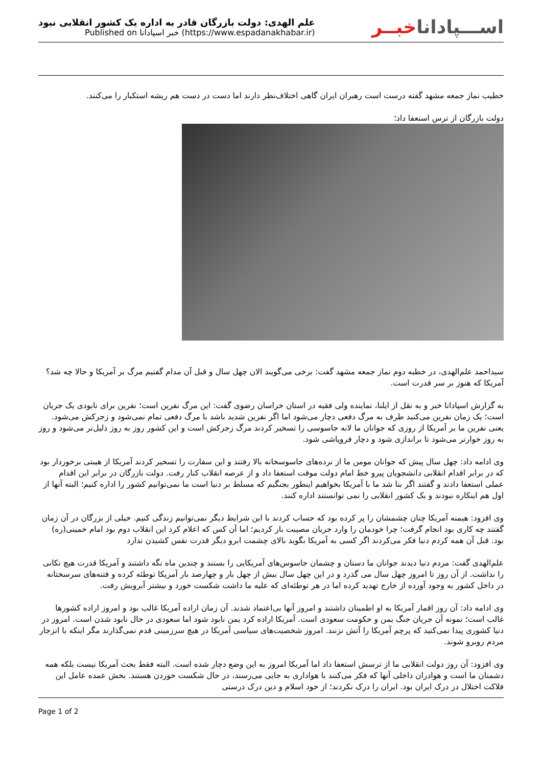علم الهدی: دولت بازرگان قادر به اداره یک کشور انقلابی نبود
Published on خبر اسپادانا (https://www.espadanakhabar.ir)
اســـپاداناخبــر
خطیب نماز جمعه مشهد گفته درست است رهبران ایران گاهی اختلاف‌نظر دارند اما دست در دست هم ریشه استکبار را می‌کنند.
دولت بازرگان از ترس استعفا داد؛
سیداحمد علم‌الهدی، در خطبه دوم نماز جمعه مشهد گفت: برخی می‌گویند الان چهل سال و قبل آن مدام گفتیم مرگ بر آمریکا و حالا چه شد؟ آمریکا که هنوز بر سر قدرت است.
به گزارش اسپادانا خبر و به نقل از ایلنا، نماینده ولی فقیه در استان خراسان رضوی گفت: این مرگ نفرین است؛ نفرین برای نابودی یک جریان است؛ یک زمان نفرین می‌کنید طرف به مرگ دفعی دچار می‌شود اما اگر نفرین شدید باشد با مرگ دفعی تمام نمی‌شود و زجرکش می‌شود. یعنی نفرین ما بر آمریکا از روزی که جوانان ما لانه جاسوسی را تسخیر کردند مرگ زجرکش است و این کشور روز به روز ذلیل‌تر می‌شود و روز به روز خوارتر می‌شود تا براندازی شود و دچار فروپاشی شود.
وی ادامه داد: چهل سال پیش که جوانان مومن ما از نرده‌های جاسوسخانه بالا رفتند و این سفارت را تسخیر کردند آمریکا از هیبتی برخوردار بود که در برابر اقدام انقلابی دانشجویان پیرو خط امام دولت موقت استعفا داد و از عرصه انقلاب کنار رفت. دولت بازرگان در برابر این اقدام عملی استعفا دادند و گفتند اگر بنا شد ما با آمریکا بخواهیم اینطور بجنگیم که مسلط بر دنیا است ما نمی‌توانیم کشور را اداره کنیم؛ البته آنها از اول هم اینکاره نبودند و یک کشور انقلابی را نمی توانستند اداره کنند.
وی افزود: هیمنه آمریکا چنان چشمشان را پر کرده بود که حساب کردند با این شرایط دیگر نمی‌توانیم زندگی کنیم. خیلی از بزرگان در آن زمان گفتند چه کاری بود انجام گرفت؛ چرا خودمان را وارد جریان مصیبت بار کردیم؛ اما آن کس که اعلام کرد این انقلاب دوم بود امام خمینی(ره) بود. قبل آن همه کردم دنیا فکر می‌کردند اگر کسی به آمریکا بگوید بالای چشمت ابرو دیگر قدرت نفس کشیدن ندارد
علم‌الهدی گفت: مردم دنیا دیدند جوانان ما دستان و چشمان جاسوس‌های آمریکایی را بستند و چندین ماه نگه داشتند و آمریکا قدرت هیچ تکانی را نداشت. از آن روز تا امروز چهل سال می گذرد و در این چهل سال بیش از چهل بار و چهارصد بار آمریکا توطئه کرده و فتنه‌های سرسختانه در داخل کشور به وجود آورده از خارج تهدید کرده اما در هر توطئه‌ای که علیه ما داشت شکست خورد و بیشتر آبرویش رفت.
وی ادامه داد: آن روز اقمار آمریکا به او اطمینان داشتند و امروز آنها بی‌اعتماد شدند. آن زمان اراده آمریکا غالب بود و امروز اراده کشورها غالب است؛ نمونه آن جریان جنگ یمن و حکومت سعودی است. آمریکا اراده کرد یمن نابود شود اما سعودی در حال نابود شدن است. امروز در دنیا کشوری پیدا نمی‌کنید که پرچم آمریکا را آتش نزنند. امروز شخصیت‌های سیاسی آمریکا در هیچ سرزمینی قدم نمی‌گذارند مگر اینکه با انزجار مردم روبرو شوند.
وی افزود: آن روز دولت انقلابی ما از ترسش استعفا داد اما آمریکا امروز به این وضع دچار شده است. البته فقط بحث آمریکا نیست بلکه همه دشمنان ما است و هوادران داخلی آنها که فکر می‌کنند با هواداری به جایی می‌رسند، در حال شکست خوردن هستند. بخش عمده عامل این فلاکت اختلال در درک ایران بود. ایران را درک نکردند؛ از خود اسلام و دین درک درستی
Page 1 of 2